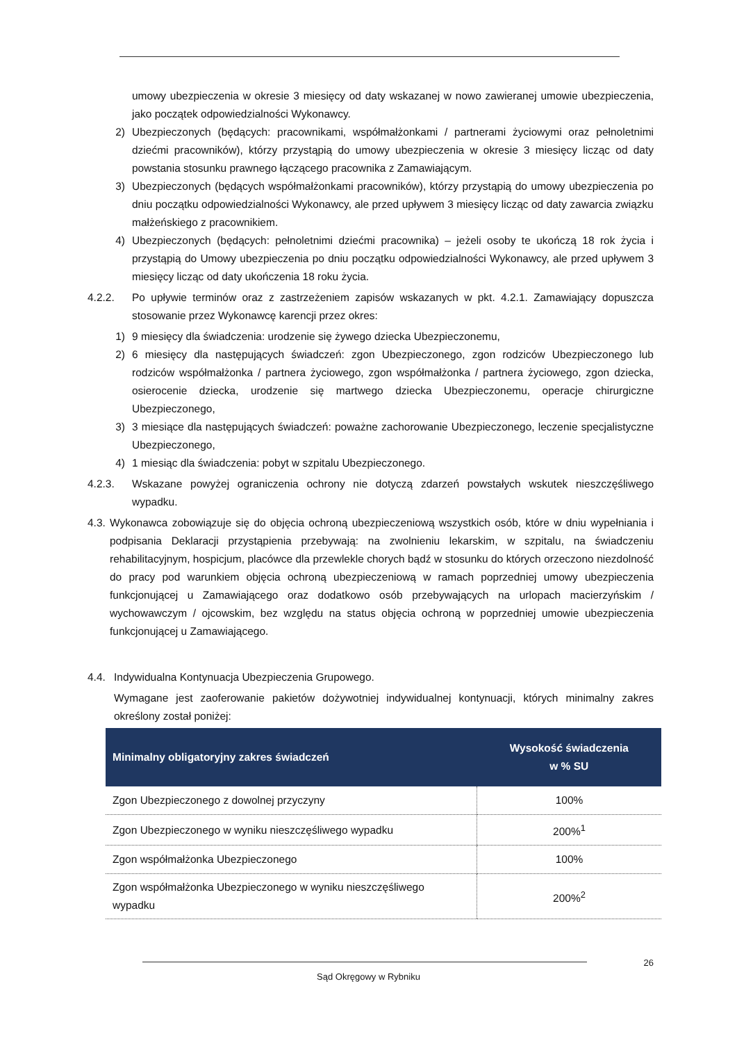umowy ubezpieczenia w okresie 3 miesięcy od daty wskazanej w nowo zawieranej umowie ubezpieczenia, jako początek odpowiedzialności Wykonawcy.
2) Ubezpieczonych (będących: pracownikami, współmałżonkami / partnerami życiowymi oraz pełnoletnimi dziećmi pracowników), którzy przystąpią do umowy ubezpieczenia w okresie 3 miesięcy licząc od daty powstania stosunku prawnego łączącego pracownika z Zamawiającym.
3) Ubezpieczonych (będących współmałżonkami pracowników), którzy przystąpią do umowy ubezpieczenia po dniu początku odpowiedzialności Wykonawcy, ale przed upływem 3 miesięcy licząc od daty zawarcia związku małżeńskiego z pracownikiem.
4) Ubezpieczonych (będących: pełnoletnimi dziećmi pracownika) – jeżeli osoby te ukończą 18 rok życia i przystąpią do Umowy ubezpieczenia po dniu początku odpowiedzialności Wykonawcy, ale przed upływem 3 miesięcy licząc od daty ukończenia 18 roku życia.
4.2.2. Po upływie terminów oraz z zastrzeżeniem zapisów wskazanych w pkt. 4.2.1. Zamawiający dopuszcza stosowanie przez Wykonawcę karencji przez okres:
1) 9 miesięcy dla świadczenia: urodzenie się żywego dziecka Ubezpieczonemu,
2) 6 miesięcy dla następujących świadczeń: zgon Ubezpieczonego, zgon rodziców Ubezpieczonego lub rodziców współmałżonka / partnera życiowego, zgon współmałżonka / partnera życiowego, zgon dziecka, osierocenie dziecka, urodzenie się martwego dziecka Ubezpieczonemu, operacje chirurgiczne Ubezpieczonego,
3) 3 miesiące dla następujących świadczeń: poważne zachorowanie Ubezpieczonego, leczenie specjalistyczne Ubezpieczonego,
4) 1 miesiąc dla świadczenia: pobyt w szpitalu Ubezpieczonego.
4.2.3. Wskazane powyżej ograniczenia ochrony nie dotyczą zdarzeń powstałych wskutek nieszczęśliwego wypadku.
4.3.
Wykonawca zobowiązuje się do objęcia ochroną ubezpieczeniową wszystkich osób, które w dniu wypełniania i podpisania Deklaracji przystąpienia przebywają: na zwolnieniu lekarskim, w szpitalu, na świadczeniu rehabilitacyjnym, hospicjum, placówce dla przewlekle chorych bądź w stosunku do których orzeczono niezdolność do pracy pod warunkiem objęcia ochroną ubezpieczeniową w ramach poprzedniej umowy ubezpieczenia funkcjonującej u Zamawiającego oraz dodatkowo osób przebywających na urlopach macierzyńskim / wychowawczym / ojcowskim, bez względu na status objęcia ochroną w poprzedniej umowie ubezpieczenia funkcjonującej u Zamawiającego.
4.4. Indywidualna Kontynuacja Ubezpieczenia Grupowego.
Wymagane jest zaoferowanie pakietów dożywotniej indywidualnej kontynuacji, których minimalny zakres określony został poniżej:
| Minimalny obligatoryjny zakres świadczeń | Wysokość świadczenia w % SU |
| --- | --- |
| Zgon Ubezpieczonego z dowolnej przyczyny | 100% |
| Zgon Ubezpieczonego w wyniku nieszczęśliwego wypadku | 200%<sup>1</sup> |
| Zgon współmałżonka Ubezpieczonego | 100% |
| Zgon współmałżonka Ubezpieczonego w wyniku nieszczęśliwego wypadku | 200%<sup>2</sup> |
26
Sąd Okręgowy w Rybniku